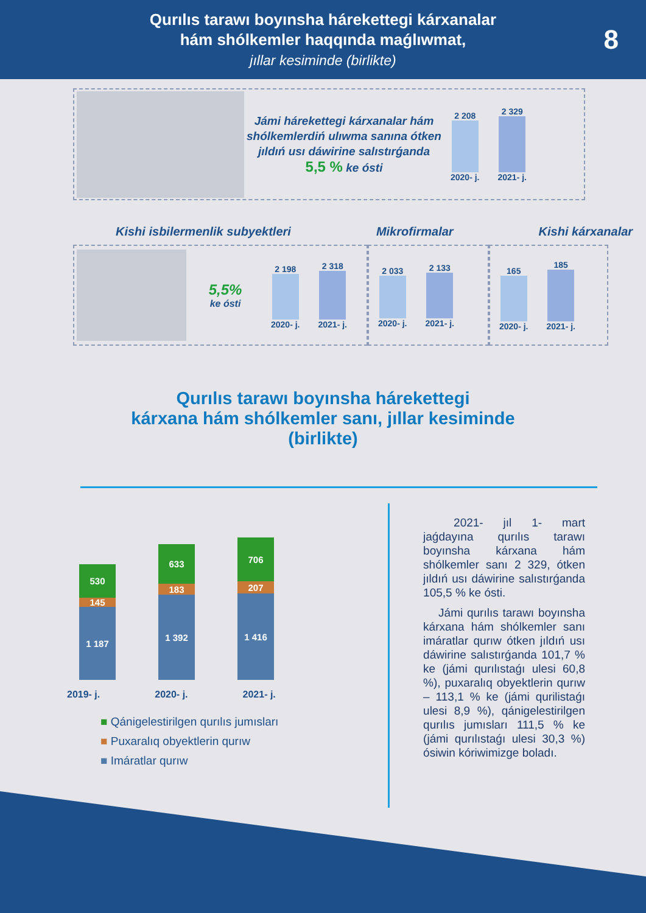Qurılıs tarawı boyınsha hárekettegi kárxanalar
hám shólkemler haqqında maǵlıwmat,
jıllar kesiminde (birlikte)
8
Jámi hárekettegi kárxanalar hám shólkemlerdiń ulıwma sanına ótken jıldıń usı dáwirine salıstırǵanda 5,5 % ke ósti
2 208
2020- j.
2 329
2021- j.
Kishi isbilermenlik subyektleri Mikrofirmalar Kishi kárxanalar
5,5%
ke ósti
2 198
2020- j.
2 318
2021- j.
2 033
2020- j.
2 133
2021- j.
165
2020- j.
185
2021- j.
Qurılıs tarawı boyınsha hárekettegi
kárxana hám shólkemler sanı, jıllar kesiminde
(birlikte)
530
145
1 187
633
183
1 392
706
207
1 416
2019- j. 2020- j. 2021- j.
■ Qánigelestirilgen qurılıs jumısları
■ Puxaralıq obyektlerin qurıw
■ Imáratlar qurıw
2021- jıl 1- mart jaǵdayına qurılıs tarawı boyınsha kárxana hám shólkemler sanı 2 329, ótken jıldıń usı dáwirine salıstırǵanda 105,5 % ke ósti.
Jámi qurılıs tarawı boyınsha kárxana hám shólkemler sanı imáratlar qurıw ótken jıldıń usı dáwirine salıstırǵanda 101,7 % ke (jámi qurılıstaǵı ulesi 60,8 %), puxaralıq obyektlerin qurıw – 113,1 % ke (jámi qurilistaǵı ulesi 8,9 %), qánigelestirilgen qurılıs jumısları 111,5 % ke (jámi qurılıstaǵı ulesi 30,3 %) ósiwin kóriwimizge boladı.